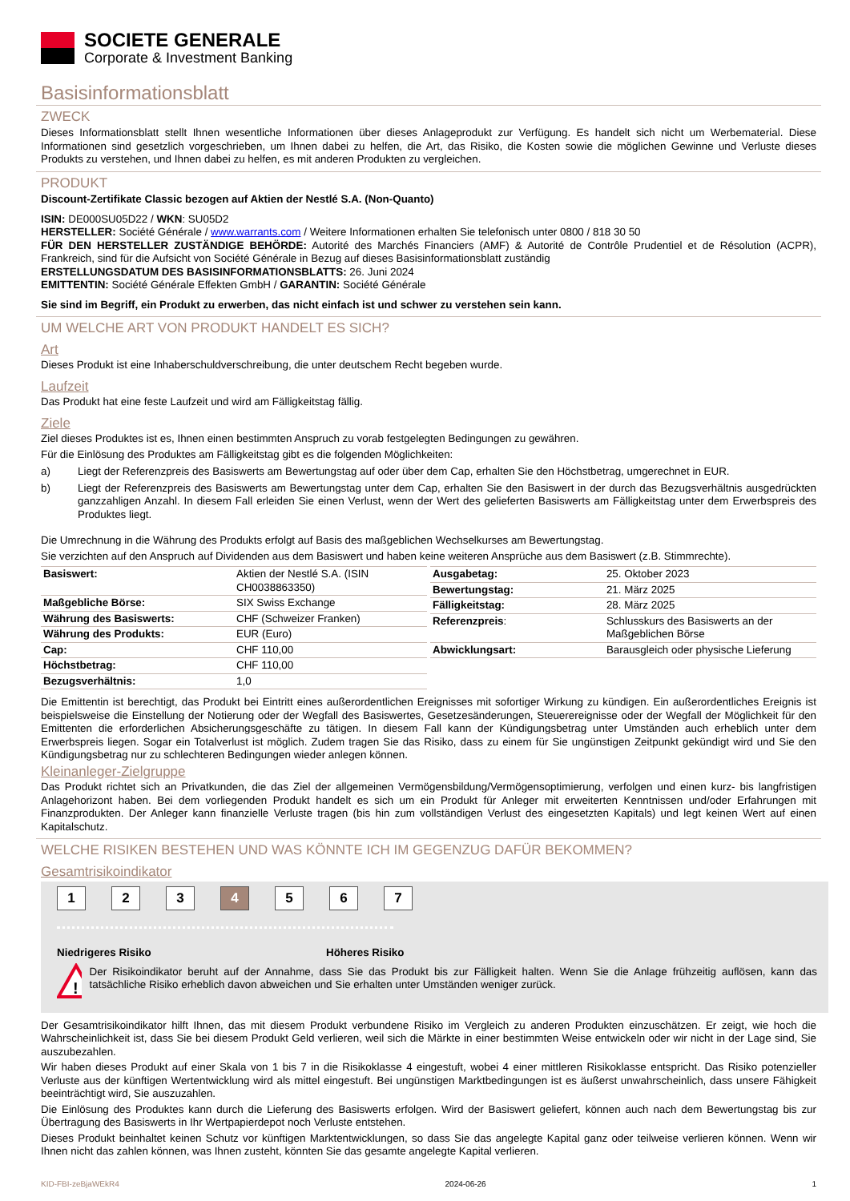SOCIETE GENERALE
Corporate & Investment Banking
Basisinformationsblatt
ZWECK
Dieses Informationsblatt stellt Ihnen wesentliche Informationen über dieses Anlageprodukt zur Verfügung. Es handelt sich nicht um Werbematerial. Diese Informationen sind gesetzlich vorgeschrieben, um Ihnen dabei zu helfen, die Art, das Risiko, die Kosten sowie die möglichen Gewinne und Verluste dieses Produkts zu verstehen, und Ihnen dabei zu helfen, es mit anderen Produkten zu vergleichen.
PRODUKT
Discount-Zertifikate Classic bezogen auf Aktien der Nestlé S.A. (Non-Quanto)
ISIN: DE000SU05D22 / WKN: SU05D2
HERSTELLER: Société Générale / www.warrants.com / Weitere Informationen erhalten Sie telefonisch unter 0800 / 818 30 50
FÜR DEN HERSTELLER ZUSTÄNDIGE BEHÖRDE: Autorité des Marchés Financiers (AMF) & Autorité de Contrôle Prudentiel et de Résolution (ACPR), Frankreich, sind für die Aufsicht von Société Générale in Bezug auf dieses Basisinformationsblatt zuständig
ERSTELLUNGSDATUM DES BASISINFORMATIONSBLATTS: 26. Juni 2024
EMITTENTIN: Société Générale Effekten GmbH / GARANTIN: Société Générale
Sie sind im Begriff, ein Produkt zu erwerben, das nicht einfach ist und schwer zu verstehen sein kann.
UM WELCHE ART VON PRODUKT HANDELT ES SICH?
Art
Dieses Produkt ist eine Inhaberschuldverschreibung, die unter deutschem Recht begeben wurde.
Laufzeit
Das Produkt hat eine feste Laufzeit und wird am Fälligkeitstag fällig.
Ziele
Ziel dieses Produktes ist es, Ihnen einen bestimmten Anspruch zu vorab festgelegten Bedingungen zu gewähren.
Für die Einlösung des Produktes am Fälligkeitstag gibt es die folgenden Möglichkeiten:
| a) | Liegt der Referenzpreis des Basiswerts am Bewertungstag auf oder über dem Cap, erhalten Sie den Höchstbetrag, umgerechnet in EUR. |
| b) | Liegt der Referenzpreis des Basiswerts am Bewertungstag unter dem Cap, erhalten Sie den Basiswert in der durch das Bezugsverhältnis ausgedrückten ganzzahligen Anzahl. In diesem Fall erleiden Sie einen Verlust, wenn der Wert des gelieferten Basiswerts am Fälligkeitstag unter dem Erwerbspreis des Produktes liegt. |
Die Umrechnung in die Währung des Produkts erfolgt auf Basis des maßgeblichen Wechselkurses am Bewertungstag.
Sie verzichten auf den Anspruch auf Dividenden aus dem Basiswert und haben keine weiteren Ansprüche aus dem Basiswert (z.B. Stimmrechte).
| Basiswert: | Aktien der Nestlé S.A. (ISIN CH0038863350) |
| Maßgebliche Börse: | SIX Swiss Exchange |
| Währung des Basiswerts: | CHF (Schweizer Franken) |
| Währung des Produkts: | EUR (Euro) |
| Cap: | CHF 110,00 |
| Höchstbetrag: | CHF 110,00 |
| Bezugsverhältnis: | 1,0 |
| Ausgabetag: | 25. Oktober 2023 |
| Bewertungstag: | 21. März 2025 |
| Fälligkeitstag: | 28. März 2025 |
| Referenzpreis : | Schlusskurs des Basiswerts an der Maßgeblichen Börse |
| Abwicklungsart: | Barausgleich oder physische Lieferung |
Die Emittentin ist berechtigt, das Produkt bei Eintritt eines außerordentlichen Ereignisses mit sofortiger Wirkung zu kündigen. Ein außerordentliches Ereignis ist beispielsweise die Einstellung der Notierung oder der Wegfall des Basiswertes, Gesetzesänderungen, Steuerereignisse oder der Wegfall der Möglichkeit für den Emittenten die erforderlichen Absicherungsgeschäfte zu tätigen. In diesem Fall kann der Kündigungsbetrag unter Umständen auch erheblich unter dem Erwerbspreis liegen. Sogar ein Totalverlust ist möglich. Zudem tragen Sie das Risiko, dass zu einem für Sie ungünstigen Zeitpunkt gekündigt wird und Sie den Kündigungsbetrag nur zu schlechteren Bedingungen wieder anlegen können.
Kleinanleger-Zielgruppe
Das Produkt richtet sich an Privatkunden, die das Ziel der allgemeinen Vermögensbildung/Vermögensoptimierung, verfolgen und einen kurz- bis langfristigen Anlagehorizont haben. Bei dem vorliegenden Produkt handelt es sich um ein Produkt für Anleger mit erweiterten Kenntnissen und/oder Erfahrungen mit Finanzprodukten. Der Anleger kann finanzielle Verluste tragen (bis hin zum vollständigen Verlust des eingesetzten Kapitals) und legt keinen Wert auf einen Kapitalschutz.
WELCHE RISIKEN BESTEHEN UND WAS KÖNNTE ICH IM GEGENZUG DAFÜR BEKOMMEN?
Gesamtrisikoindikator
1 2 3 4 5 6 7
Niedrigeres Risiko Höheres Risiko
!
Der Risikoindikator beruht auf der Annahme, dass Sie das Produkt bis zur Fälligkeit halten. Wenn Sie die Anlage frühzeitig auflösen, kann das tatsächliche Risiko erheblich davon abweichen und Sie erhalten unter Umständen weniger zurück.
Der Gesamtrisikoindikator hilft Ihnen, das mit diesem Produkt verbundene Risiko im Vergleich zu anderen Produkten einzuschätzen. Er zeigt, wie hoch die Wahrscheinlichkeit ist, dass Sie bei diesem Produkt Geld verlieren, weil sich die Märkte in einer bestimmten Weise entwickeln oder wir nicht in der Lage sind, Sie auszubezahlen.
Wir haben dieses Produkt auf einer Skala von 1 bis 7 in die Risikoklasse 4 eingestuft, wobei 4 einer mittleren Risikoklasse entspricht. Das Risiko potenzieller Verluste aus der künftigen Wertentwicklung wird als mittel eingestuft. Bei ungünstigen Marktbedingungen ist es äußerst unwahrscheinlich, dass unsere Fähigkeit beeinträchtigt wird, Sie auszuzahlen.
Die Einlösung des Produktes kann durch die Lieferung des Basiswerts erfolgen. Wird der Basiswert geliefert, können auch nach dem Bewertungstag bis zur Übertragung des Basiswerts in Ihr Wertpapierdepot noch Verluste entstehen.
Dieses Produkt beinhaltet keinen Schutz vor künftigen Marktentwicklungen, so dass Sie das angelegte Kapital ganz oder teilweise verlieren können. Wenn wir Ihnen nicht das zahlen können, was Ihnen zusteht, könnten Sie das gesamte angelegte Kapital verlieren.
KID-FBI-zeBjaWEkR4 2024-06-26 1